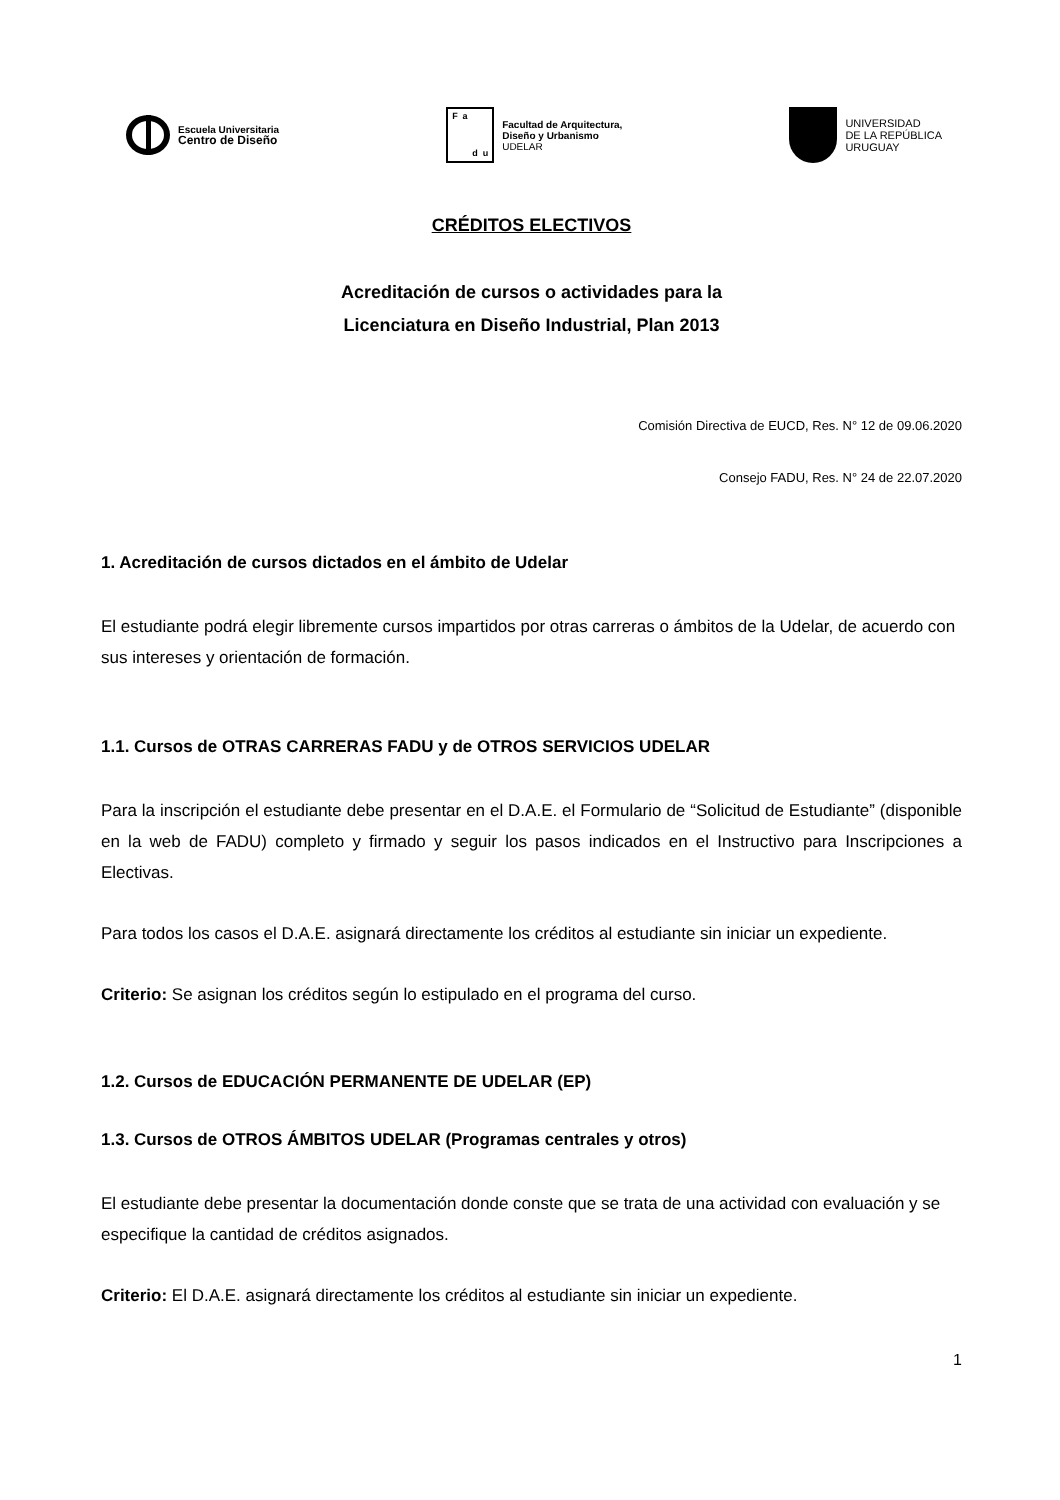Escuela Universitaria
Centro de Diseño
Fadu
Facultad de Arquitectura,
Diseño y Urbanismo
UDELAR
UNIVERSIDAD
DE LA REPÚBLICA
URUGUAY
CRÉDITOS ELECTIVOS
Acreditación de cursos o actividades para la
Licenciatura en Diseño Industrial, Plan 2013
Comisión Directiva de EUCD, Res. N° 12 de 09.06.2020
Consejo FADU, Res. N° 24 de 22.07.2020
1. Acreditación de cursos dictados en el ámbito de Udelar
El estudiante podrá elegir libremente cursos impartidos por otras carreras o ámbitos de la Udelar, de acuerdo con sus intereses y orientación de formación.
1.1. Cursos de OTRAS CARRERAS FADU y de OTROS SERVICIOS UDELAR
Para la inscripción el estudiante debe presentar en el D.A.E. el Formulario de “Solicitud de Estudiante” (disponible en la web de FADU) completo y firmado y seguir los pasos indicados en el Instructivo para Inscripciones a Electivas.
Para todos los casos el D.A.E. asignará directamente los créditos al estudiante sin iniciar un expediente.
Criterio: Se asignan los créditos según lo estipulado en el programa del curso.
1.2. Cursos de EDUCACIÓN PERMANENTE DE UDELAR (EP)
1.3. Cursos de OTROS ÁMBITOS UDELAR (Programas centrales y otros)
El estudiante debe presentar la documentación donde conste que se trata de una actividad con evaluación y se especifique la cantidad de créditos asignados.
Criterio: El D.A.E. asignará directamente los créditos al estudiante sin iniciar un expediente.
1